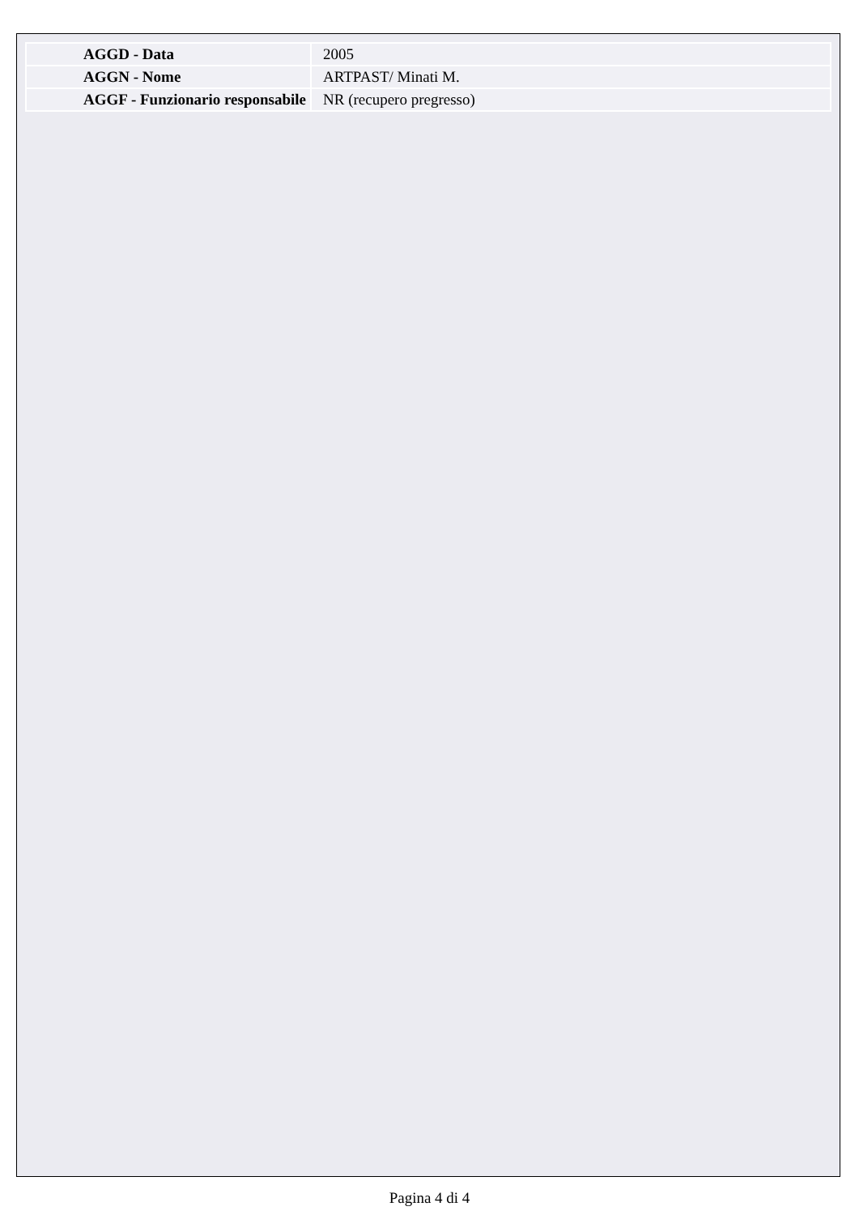| AGGD - Data | 2005 |
| AGGN - Nome | ARTPAST/ Minati M. |
| AGGF - Funzionario responsabile | NR (recupero pregresso) |
Pagina 4 di 4